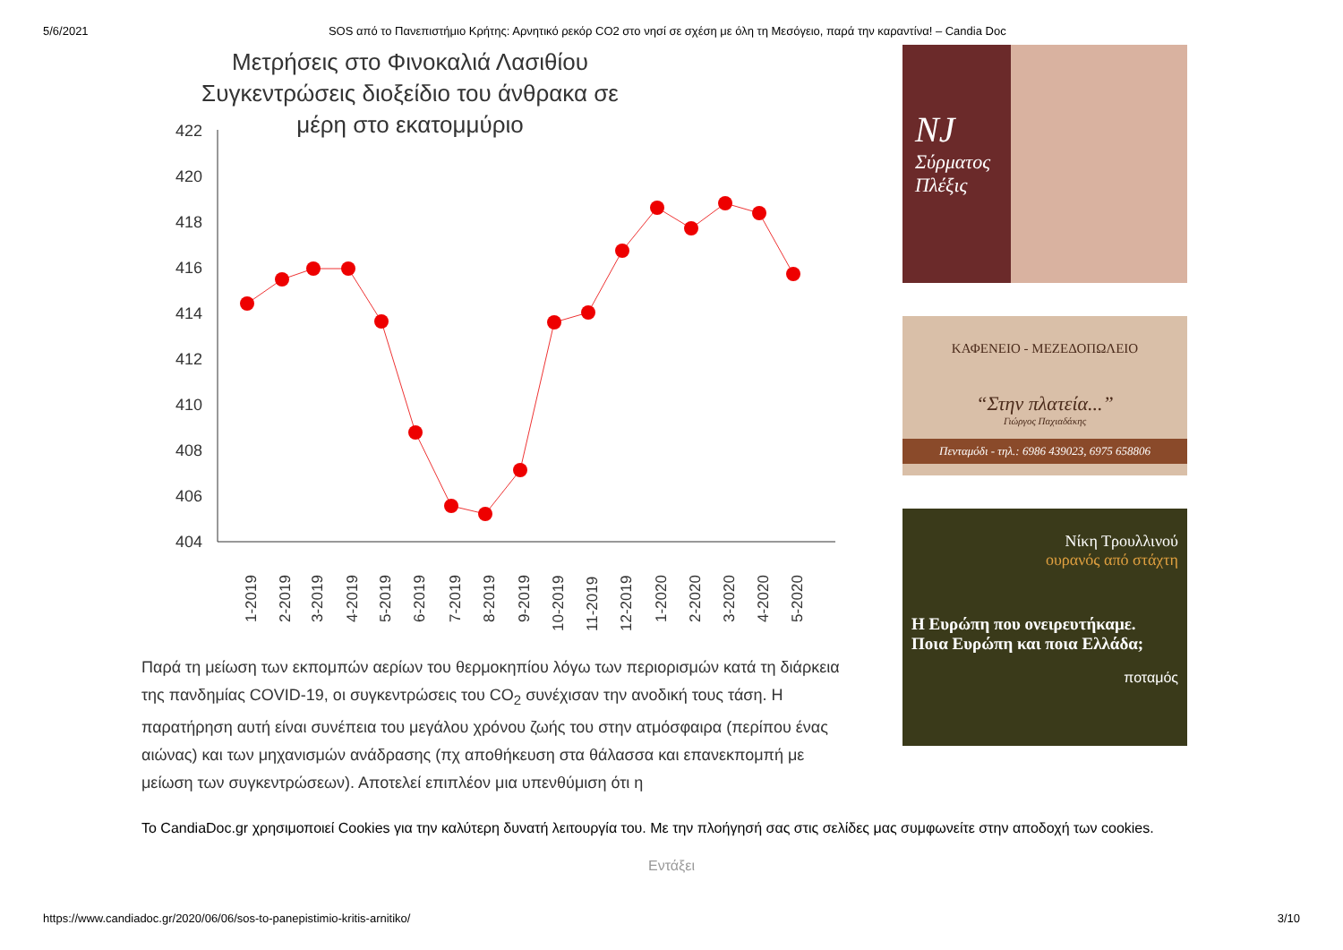5/6/2021 SOS από το Πανεπιστήμιο Κρήτης: Αρνητικό ρεκόρ CO2 στο νησί σε σχέση με όλη τη Μεσόγειο, παρά την καραντίνα! – Candia Doc
Μετρήσεις στο Φινοκαλιά Λασιθίου
Συγκεντρώσεις διοξείδιο του άνθρακα σε
μέρη στο εκατομμύριο
422
420
418
416
414
412
410
408
406
404
1-2019
2-2019
3-2019
4-2019
5-2019
6-2019
7-2019
8-2019
9-2019
10-2019
11-2019
12-2019
1-2020
2-2020
3-2020
4-2020
5-2020
Παρά τη μείωση των εκπομπών αερίων του θερμοκηπίου λόγω των περιορισμών κατά τη διάρκεια της πανδημίας COVID-19, οι συγκεντρώσεις του CO<sub>2</sub> συνέχισαν την ανοδική τους τάση. Η παρατήρηση αυτή είναι συνέπεια του μεγάλου χρόνου ζωής του στην ατμόσφαιρα (περίπου ένας αιώνας) και των μηχανισμών ανάδρασης (πχ αποθήκευση στα θάλασσα και επανεκπομπή με μείωση των συγκεντρώσεων). Αποτελεί επιπλέον μια υπενθύμιση ότι η
NJ
Σύρματος
Πλέξις
ΚΑΦΕΝΕΙΟ - ΜΕΖΕΔΟΠΩΛΕΙΟ
“Στην πλατεία...”
Γιώργος Παχιαδάκης
Πενταμόδι - τηλ.: 6986 439023, 6975 658806
Νίκη Τρουλλινού
ουρανός από στάχτη
Η Ευρώπη που ονειρευτήκαμε.
Ποια Ευρώπη και ποια Ελλάδα;
ποταμός
Το CandiaDoc.gr χρησιμοποιεί Cookies για την καλύτερη δυνατή λειτουργία του. Με την πλοήγησή σας στις σελίδες μας συμφωνείτε στην αποδοχή των cookies.
Εντάξει
https://www.candiadoc.gr/2020/06/06/sos-to-panepistimio-kritis-arnitiko/ 3/10